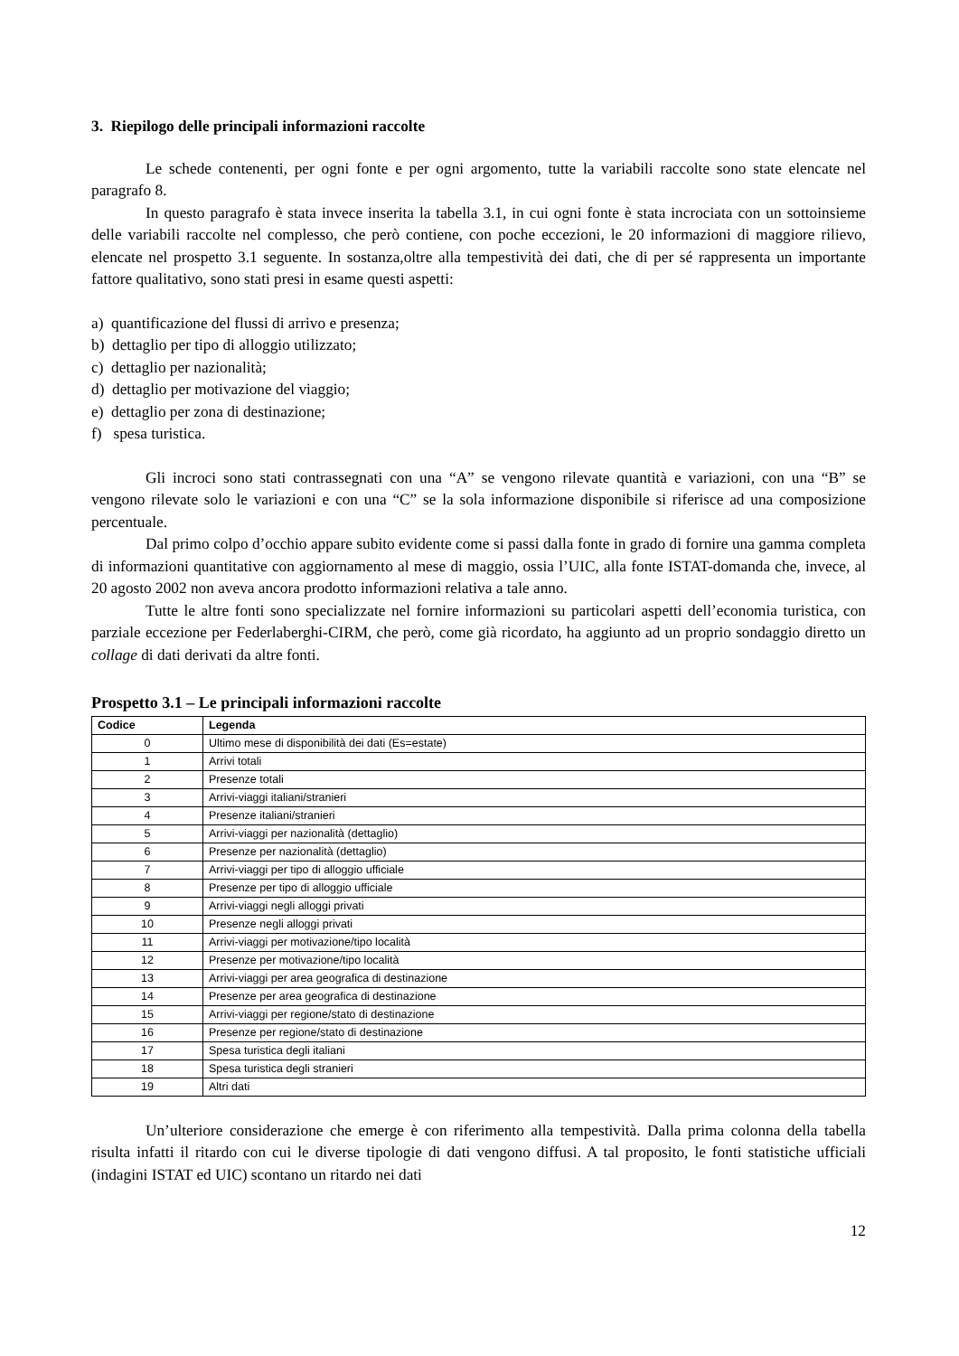3. Riepilogo delle principali informazioni raccolte
Le schede contenenti, per ogni fonte e per ogni argomento, tutte la variabili raccolte sono state elencate nel paragrafo 8.
In questo paragrafo è stata invece inserita la tabella 3.1, in cui ogni fonte è stata incrociata con un sottoinsieme delle variabili raccolte nel complesso, che però contiene, con poche eccezioni, le 20 informazioni di maggiore rilievo, elencate nel prospetto 3.1 seguente. In sostanza,oltre alla tempestività dei dati, che di per sé rappresenta un importante fattore qualitativo, sono stati presi in esame questi aspetti:
a) quantificazione del flussi di arrivo e presenza;
b) dettaglio per tipo di alloggio utilizzato;
c) dettaglio per nazionalità;
d) dettaglio per motivazione del viaggio;
e) dettaglio per zona di destinazione;
f) spesa turistica.
Gli incroci sono stati contrassegnati con una “A” se vengono rilevate quantità e variazioni, con una “B” se vengono rilevate solo le variazioni e con una “C” se la sola informazione disponibile si riferisce ad una composizione percentuale.
Dal primo colpo d’occhio appare subito evidente come si passi dalla fonte in grado di fornire una gamma completa di informazioni quantitative con aggiornamento al mese di maggio, ossia l’UIC, alla fonte ISTAT-domanda che, invece, al 20 agosto 2002 non aveva ancora prodotto informazioni relativa a tale anno.
Tutte le altre fonti sono specializzate nel fornire informazioni su particolari aspetti dell’economia turistica, con parziale eccezione per Federlaberghi-CIRM, che però, come già ricordato, ha aggiunto ad un proprio sondaggio diretto un collage di dati derivati da altre fonti.
Prospetto 3.1 – Le principali informazioni raccolte
| Codice | Legenda |
| --- | --- |
| 0 | Ultimo mese di disponibilità dei dati (Es=estate) |
| 1 | Arrivi totali |
| 2 | Presenze totali |
| 3 | Arrivi-viaggi italiani/stranieri |
| 4 | Presenze italiani/stranieri |
| 5 | Arrivi-viaggi per nazionalità (dettaglio) |
| 6 | Presenze per nazionalità (dettaglio) |
| 7 | Arrivi-viaggi per tipo di alloggio ufficiale |
| 8 | Presenze per tipo di alloggio ufficiale |
| 9 | Arrivi-viaggi negli alloggi privati |
| 10 | Presenze negli alloggi privati |
| 11 | Arrivi-viaggi per motivazione/tipo località |
| 12 | Presenze per motivazione/tipo località |
| 13 | Arrivi-viaggi per area geografica di destinazione |
| 14 | Presenze per area geografica di destinazione |
| 15 | Arrivi-viaggi per regione/stato di destinazione |
| 16 | Presenze per regione/stato di destinazione |
| 17 | Spesa turistica degli italiani |
| 18 | Spesa turistica degli stranieri |
| 19 | Altri dati |
Un’ulteriore considerazione che emerge è con riferimento alla tempestività. Dalla prima colonna della tabella risulta infatti il ritardo con cui le diverse tipologie di dati vengono diffusi. A tal proposito, le fonti statistiche ufficiali (indagini ISTAT ed UIC) scontano un ritardo nei dati
12